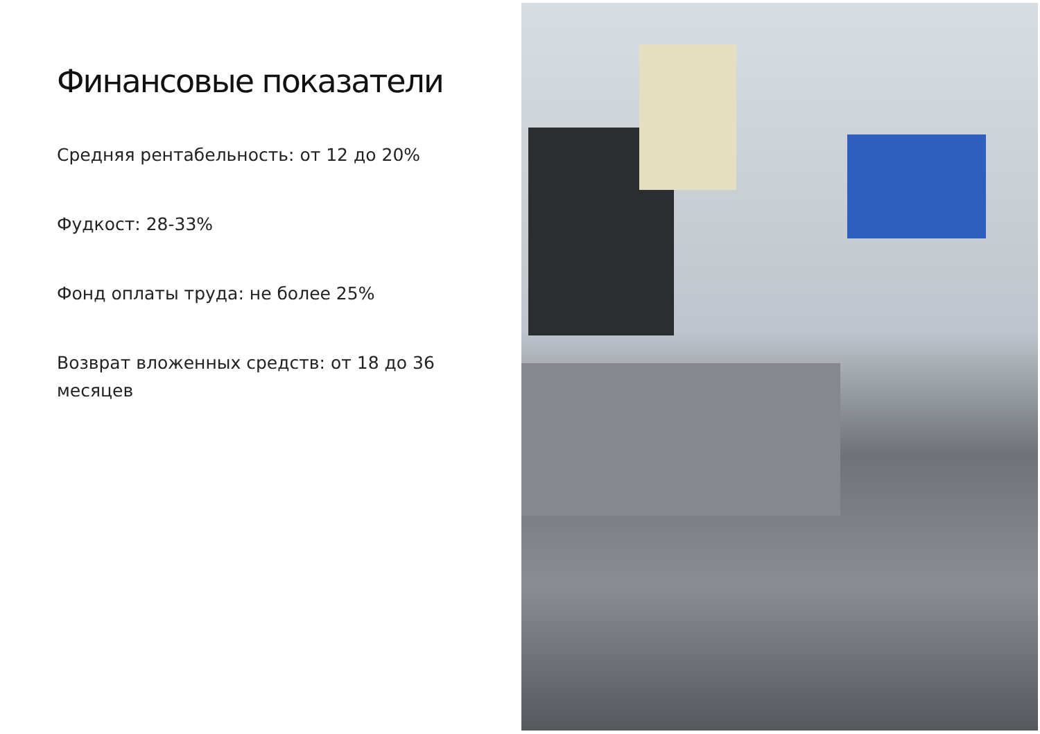Финансовые показатели
Средняя рентабельность: от 12 до 20%
Фудкост: 28-33%
Фонд оплаты труда: не более 25%
Возврат вложенных средств: от 18 до 36 месяцев